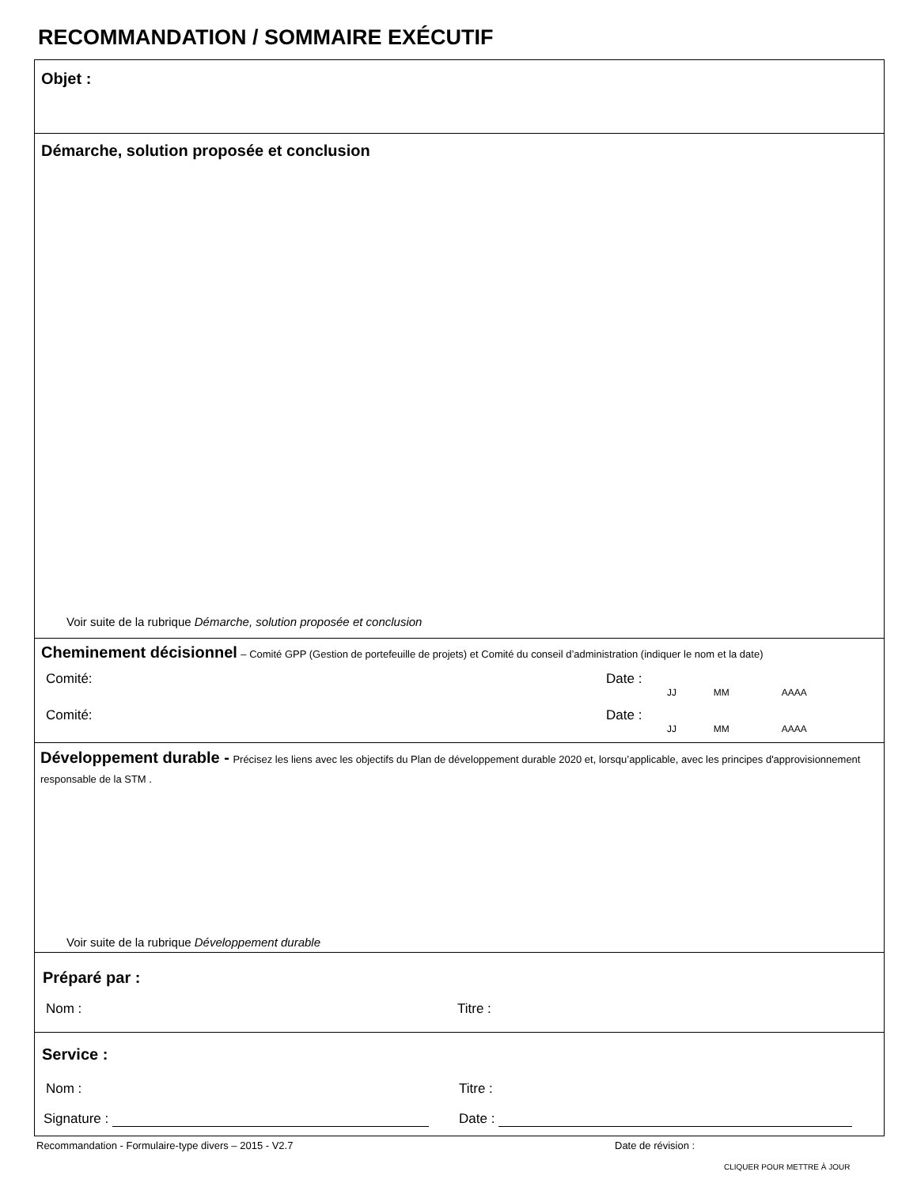RECOMMANDATION / SOMMAIRE EXÉCUTIF
Objet :
Démarche, solution proposée et conclusion
Voir suite de la rubrique Démarche, solution proposée et conclusion
Cheminement décisionnel – Comité GPP (Gestion de portefeuille de projets) et Comité du conseil d’administration (indiquer le nom et la date)
Comité: Date :
JJ MM AAAA
Comité: Date :
JJ MM AAAA
Développement durable - Précisez les liens avec les objectifs du Plan de développement durable 2020 et, lorsqu’applicable, avec les principes d'approvisionnement responsable de la STM .
Voir suite de la rubrique Développement durable
Préparé par :
Nom : Titre :
Service :
Nom : Titre :
Signature : Date :
Recommandation - Formulaire-type divers – 2015 - V2.7 Date de révision :
CLIQUER POUR METTRE À JOUR